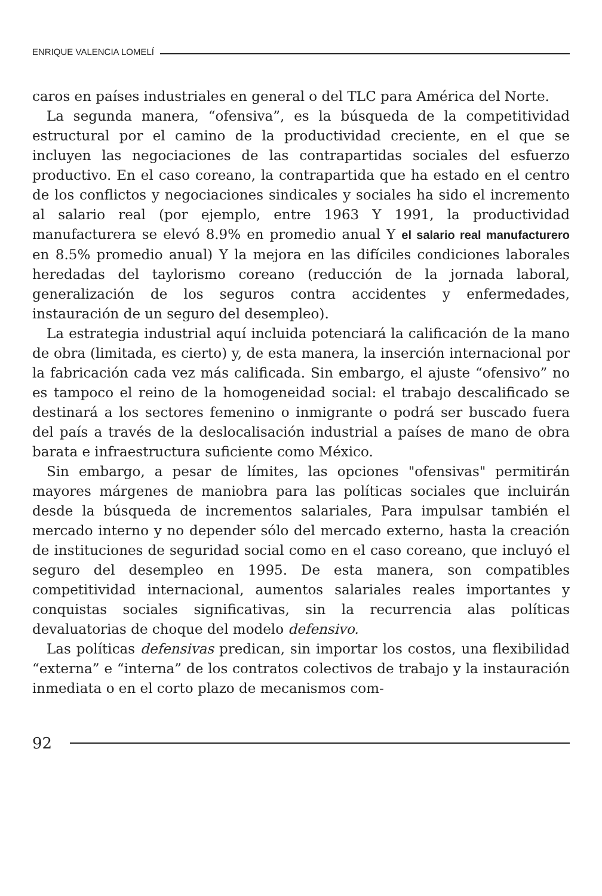ENRIQUE VALENCIA LOMELÍ
caros en países industriales en general o del TLC para América del Norte.
La segunda manera, “ofensiva”, es la búsqueda de la competitividad estructural por el camino de la productividad creciente, en el que se incluyen las negociaciones de las contrapartidas sociales del esfuerzo productivo. En el caso coreano, la contrapartida que ha estado en el centro de los conflictos y negociaciones sindicales y sociales ha sido el incremento al salario real (por ejemplo, entre 1963 Y 1991, la productividad manufacturera se elevó 8.9% en promedio anual Y el salario real manufacturero en 8.5% promedio anual) Y la mejora en las difíciles condiciones laborales heredadas del taylorismo coreano (reducción de la jornada laboral, generalización de los seguros contra accidentes y enfermedades, instauración de un seguro del desempleo).
La estrategia industrial aquí incluida potenciará la calificación de la mano de obra (limitada, es cierto) y, de esta manera, la inserción internacional por la fabricación cada vez más calificada. Sin embargo, el ajuste “ofensivo” no es tampoco el reino de la homogeneidad social: el trabajo descalificado se destinará a los sectores femenino o inmigrante o podrá ser buscado fuera del país a través de la deslocalisación industrial a países de mano de obra barata e infraestructura suficiente como México.
Sin embargo, a pesar de límites, las opciones "ofensivas" permitirán mayores márgenes de maniobra para las políticas sociales que incluirán desde la búsqueda de incrementos salariales, Para impulsar también el mercado interno y no depender sólo del mercado externo, hasta la creación de instituciones de seguridad social como en el caso coreano, que incluyó el seguro del desempleo en 1995. De esta manera, son compatibles competitividad internacional, aumentos salariales reales importantes y conquistas sociales significativas, sin la recurrencia alas políticas devaluatorias de choque del modelo defensivo.
Las políticas defensivas predican, sin importar los costos, una flexibilidad “externa” e “interna” de los contratos colectivos de trabajo y la instauración inmediata o en el corto plazo de mecanismos com-
92